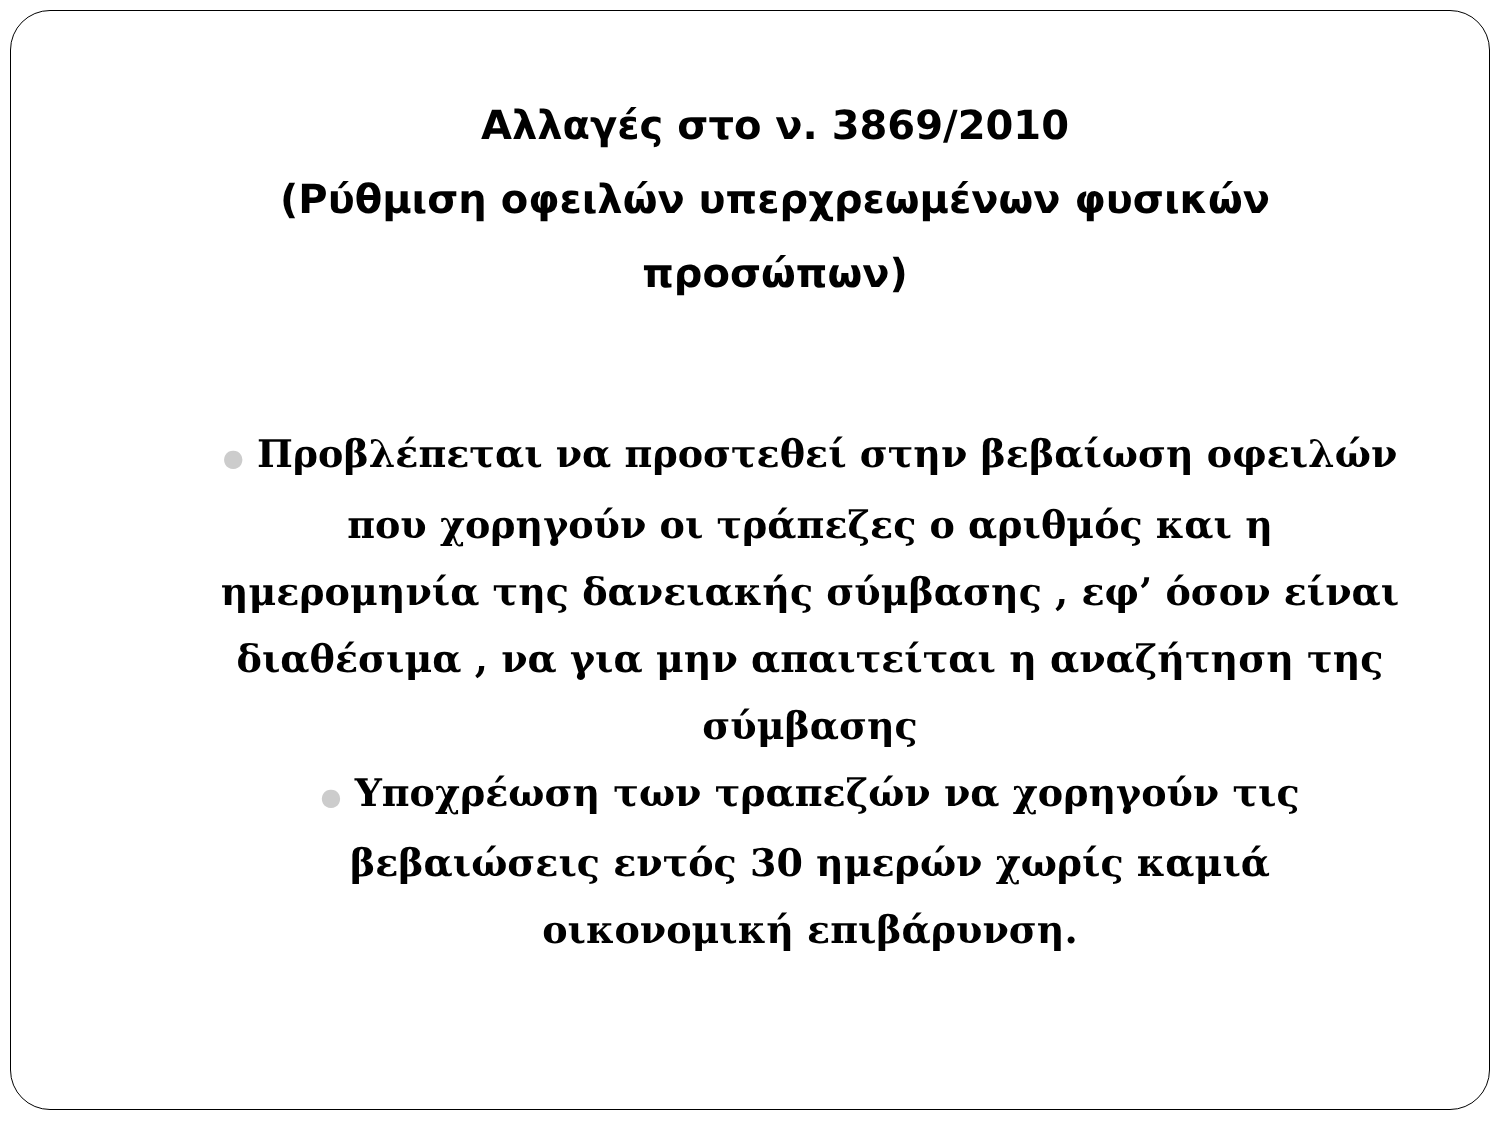Αλλαγές στο ν. 3869/2010
(Ρύθμιση οφειλών υπερχρεωμένων φυσικών προσώπων)
● Προβλέπεται να προστεθεί στην βεβαίωση οφειλών που χορηγούν οι τράπεζες ο αριθμός και η ημερομηνία της δανειακής σύμβασης , εφ’ όσον είναι διαθέσιμα , να για μην απαιτείται η αναζήτηση της σύμβασης
● Υποχρέωση των τραπεζών να χορηγούν τις βεβαιώσεις εντός 30 ημερών χωρίς καμιά οικονομική επιβάρυνση.